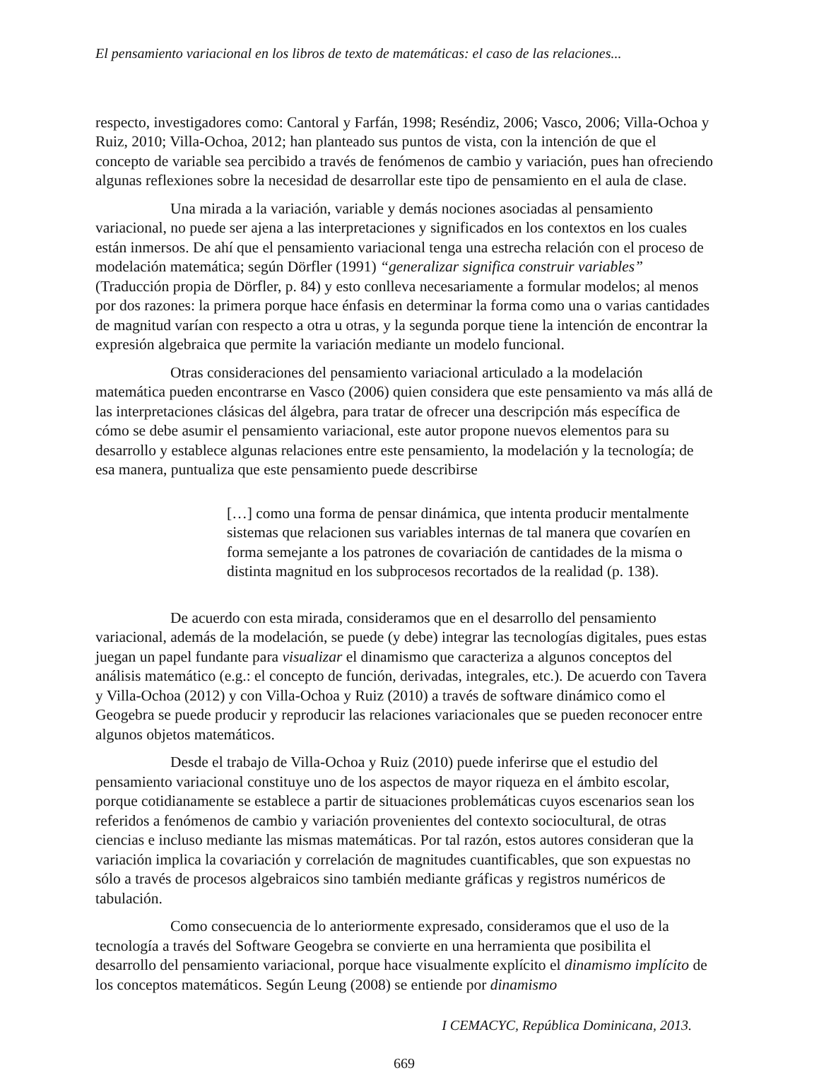El pensamiento variacional en los libros de texto de matemáticas: el caso de las relaciones...
respecto, investigadores como: Cantoral y Farfán, 1998; Reséndiz, 2006; Vasco, 2006; Villa-Ochoa y Ruiz, 2010; Villa-Ochoa, 2012; han planteado sus puntos de vista, con la intención de que el concepto de variable sea percibido a través de fenómenos de cambio y variación, pues han ofreciendo algunas reflexiones sobre la necesidad de desarrollar este tipo de pensamiento en el aula de clase.
Una mirada a la variación, variable y demás nociones asociadas al pensamiento variacional, no puede ser ajena a las interpretaciones y significados en los contextos en los cuales están inmersos. De ahí que el pensamiento variacional tenga una estrecha relación con el proceso de modelación matemática; según Dörfler (1991) “generalizar significa construir variables” (Traducción propia de Dörfler, p. 84) y esto conlleva necesariamente a formular modelos; al menos por dos razones: la primera porque hace énfasis en determinar la forma como una o varias cantidades de magnitud varían con respecto a otra u otras, y la segunda porque tiene la intención de encontrar la expresión algebraica que permite la variación mediante un modelo funcional.
Otras consideraciones del pensamiento variacional articulado a la modelación matemática pueden encontrarse en Vasco (2006) quien considera que este pensamiento va más allá de las interpretaciones clásicas del álgebra, para tratar de ofrecer una descripción más específica de cómo se debe asumir el pensamiento variacional, este autor propone nuevos elementos para su desarrollo y establece algunas relaciones entre este pensamiento, la modelación y la tecnología; de esa manera, puntualiza que este pensamiento puede describirse
[…] como una forma de pensar dinámica, que intenta producir mentalmente sistemas que relacionen sus variables internas de tal manera que covaríen en forma semejante a los patrones de covariación de cantidades de la misma o distinta magnitud en los subprocesos recortados de la realidad (p. 138).
De acuerdo con esta mirada, consideramos que en el desarrollo del pensamiento variacional, además de la modelación, se puede (y debe) integrar las tecnologías digitales, pues estas juegan un papel fundante para visualizar el dinamismo que caracteriza a algunos conceptos del análisis matemático (e.g.: el concepto de función, derivadas, integrales, etc.). De acuerdo con Tavera y Villa-Ochoa (2012) y con Villa-Ochoa y Ruiz (2010) a través de software dinámico como el Geogebra se puede producir y reproducir las relaciones variacionales que se pueden reconocer entre algunos objetos matemáticos.
Desde el trabajo de Villa-Ochoa y Ruiz (2010) puede inferirse que el estudio del pensamiento variacional constituye uno de los aspectos de mayor riqueza en el ámbito escolar, porque cotidianamente se establece a partir de situaciones problemáticas cuyos escenarios sean los referidos a fenómenos de cambio y variación provenientes del contexto sociocultural, de otras ciencias e incluso mediante las mismas matemáticas. Por tal razón, estos autores consideran que la variación implica la covariación y correlación de magnitudes cuantificables, que son expuestas no sólo a través de procesos algebraicos sino también mediante gráficas y registros numéricos de tabulación.
Como consecuencia de lo anteriormente expresado, consideramos que el uso de la tecnología a través del Software Geogebra se convierte en una herramienta que posibilita el desarrollo del pensamiento variacional, porque hace visualmente explícito el dinamismo implícito de los conceptos matemáticos. Según Leung (2008) se entiende por dinamismo
I CEMACYC, República Dominicana, 2013.
669